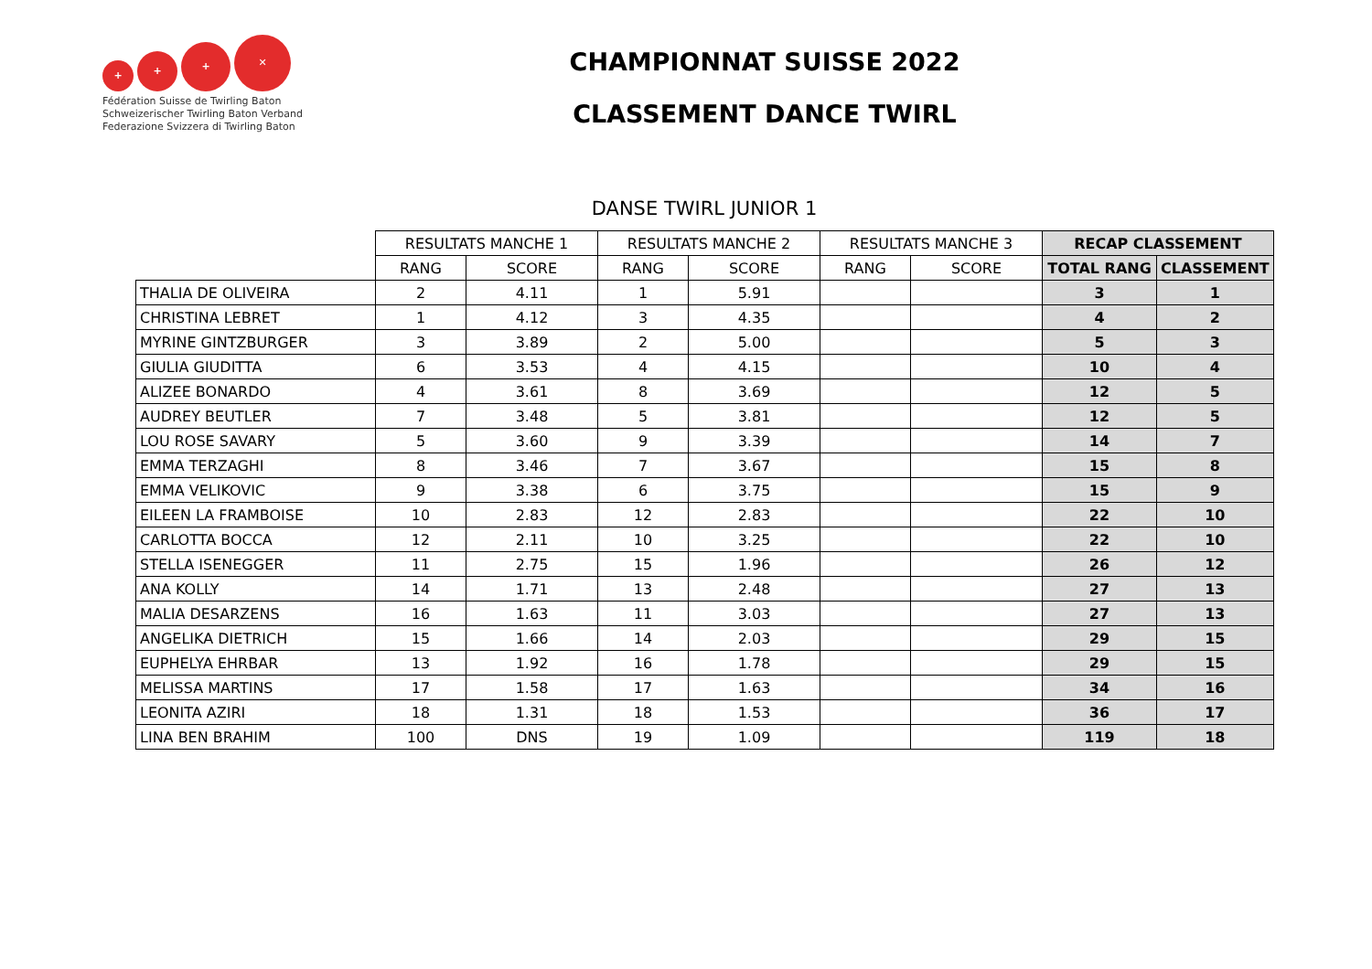+
+
+
✕
Fédération Suisse de Twirling Baton
Schweizerischer Twirling Baton Verband
Federazione Svizzera di Twirling Baton
CHAMPIONNAT SUISSE 2022
CLASSEMENT DANCE TWIRL
DANSE TWIRL JUNIOR 1
| | RESULTATS MANCHE 1 | | RESULTATS MANCHE 2 | | RESULTATS MANCHE 3 | | RECAP CLASSEMENT | |
| --- | --- | --- | --- | --- | --- | --- | --- | --- |
| | RANG | SCORE | RANG | SCORE | RANG | SCORE | TOTAL RANG | CLASSEMENT |
| THALIA DE OLIVEIRA | 2 | 4.11 | 1 | 5.91 | | | 3 | 1 |
| CHRISTINA LEBRET | 1 | 4.12 | 3 | 4.35 | | | 4 | 2 |
| MYRINE GINTZBURGER | 3 | 3.89 | 2 | 5.00 | | | 5 | 3 |
| GIULIA GIUDITTA | 6 | 3.53 | 4 | 4.15 | | | 10 | 4 |
| ALIZEE BONARDO | 4 | 3.61 | 8 | 3.69 | | | 12 | 5 |
| AUDREY BEUTLER | 7 | 3.48 | 5 | 3.81 | | | 12 | 5 |
| LOU ROSE SAVARY | 5 | 3.60 | 9 | 3.39 | | | 14 | 7 |
| EMMA TERZAGHI | 8 | 3.46 | 7 | 3.67 | | | 15 | 8 |
| EMMA VELIKOVIC | 9 | 3.38 | 6 | 3.75 | | | 15 | 9 |
| EILEEN LA FRAMBOISE | 10 | 2.83 | 12 | 2.83 | | | 22 | 10 |
| CARLOTTA BOCCA | 12 | 2.11 | 10 | 3.25 | | | 22 | 10 |
| STELLA ISENEGGER | 11 | 2.75 | 15 | 1.96 | | | 26 | 12 |
| ANA KOLLY | 14 | 1.71 | 13 | 2.48 | | | 27 | 13 |
| MALIA DESARZENS | 16 | 1.63 | 11 | 3.03 | | | 27 | 13 |
| ANGELIKA DIETRICH | 15 | 1.66 | 14 | 2.03 | | | 29 | 15 |
| EUPHELYA EHRBAR | 13 | 1.92 | 16 | 1.78 | | | 29 | 15 |
| MELISSA MARTINS | 17 | 1.58 | 17 | 1.63 | | | 34 | 16 |
| LEONITA AZIRI | 18 | 1.31 | 18 | 1.53 | | | 36 | 17 |
| LINA BEN BRAHIM | 100 | DNS | 19 | 1.09 | | | 119 | 18 |